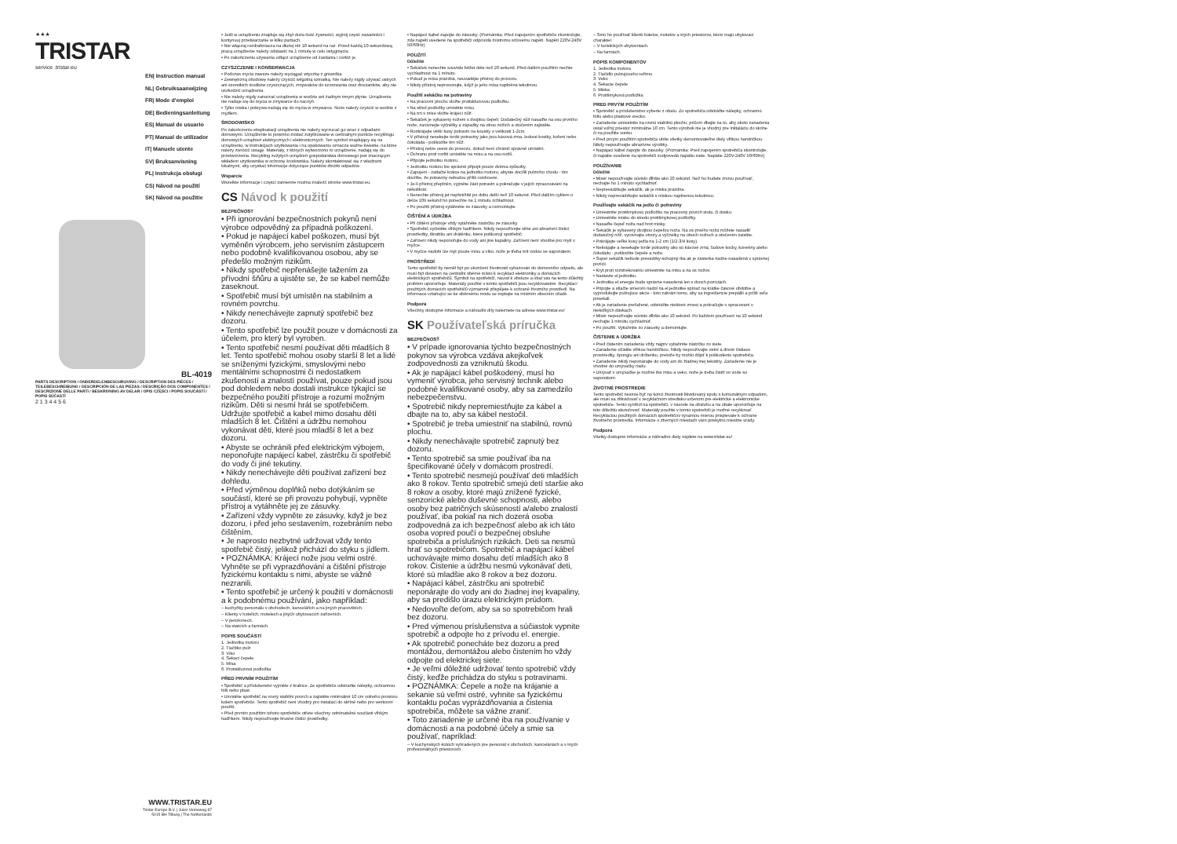★★★
TRISTAR
service .tristar.eu
EN| Instruction manual
NL| Gebruiksaanwijzing
FR| Mode d'emploi
DE| Bedieningsanleitung
ES| Manual de usuario
PT| Manual de utilizador
IT| Manuele utente
SV| Bruksanvisning
PL| Instrukcja obsługi
CS| Návod na použití
SK| Návod na použitie
BL-4019
PARTS DESCRIPTION / ONDERDELENBESCHRIJVING / DESCRIPTION DES PIÈCES / TEILEBESCHREIBUNG / DESCRIPCIÓN DE LAS PIEZAS / DESCRIÇÃO DOS COMPONENTES / DESCRIZIONE DELLE PARTI / BESKRIVNING AV DELAR / OPIS CZĘŚCI / POPIS SOUČÁSTÍ / POPIS SÚČASTÍ
2 1 3 4 4 5 6
WWW.TRISTAR.EU
Tristar Europe B.V. | Jules Verneweg 87
5015 BH Tilburg | The Netherlands
• Jeśli w urządzeniu znajduje się zbyt duża ilość żywności, wyjmij część zawartości i kontynuuj przetwarzanie w kilku partiach.
• Nie włączaj rozdrabniacza na dłużej niż 10 sekund na raz. Przed każdą 10-sekundową pracą urządzenie należy odstawić na 1 minutę w celu ostygnięcia.
• Po zakończeniu używania odłącz urządzenie od zasilania i rozłóż je.
CZYSZCZENIE I KONSERWACJA
• Podczas mycia zawsze należy wyciągać wtyczkę z gniazdka.
• Zewnętrzną obudowę należy czyścić wilgotną szmatką. Nie należy nigdy używać ostrych ani szorstkich środków czyszczących, zmywaków do szorowania oraz drucianków, aby nie uszkodzić urządzenia.
• Nie należy nigdy zanurzać urządzenia w wodzie ani żadnym innym płynie. Urządzenie nie nadaje się do mycia w zmywarce do naczyń.
• Tylko miska i pokrywa nadają się do mycia w zmywarce. Noże należy czyścić w wodzie z mydłem.
ŚRODOWISKO
Po zakończeniu eksploatacji urządzenia nie należy wyrzucać go wraz z odpadami domowymi. Urządzenie to powinno zostać zutylizowane w centralnym punkcie recyklingu domowych urządzeń elektrycznych i elektronicznych. Ten symbol znajdujący się na urządzeniu, w instrukcjach użytkowania i na opakowaniu oznacza ważne kwestie, na które należy zwrócić uwagę. Materiały, z których wytworzono to urządzenie, nadają się do przetworzenia. Recykling zużytych urządzeń gospodarstwa domowego jest znaczącym wkładem użytkownika w ochronę środowiska. Należy skontaktować się z władzami lokalnymi, aby uzyskać informacje dotyczące punktów zbiórki odpadów.
Wsparcie
Wszelkie informacje i części zamienne można znaleźć stronie www.tristar.eu.
CS Návod k použití
BEZPEČNOST
• Při ignorování bezpečnostních pokynů není výrobce odpovědný za případná poškození.
• Pokud je napájecí kabel poškozen, musí být vyměněn výrobcem, jeho servisním zástupcem nebo podobně kvalifikovanou osobou, aby se předešlo možným rizikům.
• Nikdy spotřebič nepřenášejte tažením za přívodní šňůru a ujistěte se, že se kabel nemůže zaseknout.
• Spotřebič musí být umístěn na stabilním a rovném povrchu.
• Nikdy nenechávejte zapnutý spotřebič bez dozoru.
• Tento spotřebič lze použít pouze v domácnosti za účelem, pro který byl vyroben.
• Tento spotřebič nesmí používat děti mladších 8 let. Tento spotřebič mohou osoby starší 8 let a lidé se sníženými fyzickými, smyslovými nebo mentálními schopnostmi či nedostatkem zkušeností a znalostí používat, pouze pokud jsou pod dohledem nebo dostali instrukce týkající se bezpečného použití přístroje a rozumí možným rizikům. Děti si nesmí hrát se spotřebičem. Udržujte spotřebič a kabel mimo dosahu dětí mladších 8 let. Čištění a údržbu nemohou vykonávat děti, které jsou mladší 8 let a bez dozoru.
• Abyste se ochránili před elektrickým výbojem, neponořujte napájecí kabel, zástrčku či spotřebič do vody či jiné tekutiny.
• Nikdy nenechávejte děti používat zařízení bez dohledu.
• Před výměnou doplňků nebo dotýkáním se součástí, které se při provozu pohybují, vypněte přístroj a vytáhněte jej ze zásuvky.
• Zařízení vždy vypněte ze zásuvky, když je bez dozoru, i před jeho sestavením, rozebráním nebo čištěním.
• Je naprosto nezbytné udržovat vždy tento spotřebič čistý, jelikož přichází do styku s jídlem.
• POZNÁMKA: Krájecí nože jsou velmi ostré. Vyhněte se při vyprazdňování a čištění přístroje fyzickému kontaktu s nimi, abyste se vážně nezranili.
• Tento spotřebič je určený k použití v domácnosti a k podobnému používání, jako například:
– kuchyňky personálu v obchodech, kancelářích a na jiných pracovištích.
– Klienty v hotelích, motelech a jiných ubytovacích zařízeních.
– V penzionech.
– Na statcích a farmách.
POPIS SOUČÁSTÍ
1. Jednotka motoru
2. Tlačítko pulz
3. Víko
4. Sekací čepele
5. Mísa
6. Protiskluzová podložka
PŘED PRVNÍM POUŽITÍM
• Spotřebič a příslušenství vyjměte z krabice. Ze spotřebiče odstraňte nálepky, ochrannou fólii nebo plast.
• Umístěte spotřebič na rovný stabilní povrch a zajistěte minimálně 10 cm volného prostoru kolem spotřebiče. Tento spotřebič není vhodný pro instalaci do skříně nebo pro venkovní použití.
• Před prvním použitím tohoto spotřebiče otřete všechny odnímatelné součásti vlhkým hadříkem. Nikdy nepoužívejte brusné čisticí prostředky.
• Napájecí kabel zapojte do zásuvky. (Poznámka: Před zapojením spotřebiče zkontrolujte, zda napětí uvedené na spotřebiči odpovídá místnímu síťovému napětí. Napětí 220V-240V 50/60Hz)
POUŽITÍ
Důležité
• Sekáček nenechte souvisle běžet déle než 20 sekund. Před dalším použitím nechte vychladnout na 1 minutu.
• Pokud je mísa prázdná, neuvádějte přístroj do provozu.
• Nikdy přístroj neprovozujte, když je jeho mísa naplněná tekutinou.
Použití sekáčku na potraviny
• Na pracovní plochu vložte protiskluzovou podložku.
• Na střed podložky umístěte mísu.
• Na trn v míse vložte krájecí nůž.
• Sekáček je vybavený nožem s dvojitou čepelí. Dodatečný nůž nasaďte na osu prvního nože, zarovnejte výčnělky a západky na obou nožích a otočením zajistěte.
• Rozkrájejte větší kusy potravin na kousky o velikosti 1-2cm.
• V přístroji nesekejte tvrdé potraviny jako jsou kávová zrna, ledové kostky, koření nebo čokoláda - poškodíte tím nůž.
• Přístroj nelze uvést do provozu, dokud není chránič správně umístěn.
• Ochranu proti rozlití umístěte na mísu a na osu nožů.
• Připojte jednotku motoru.
• Jednotku motoru lze správně připojit pouze dvěma způsoby.
• Zapojení - zatlačte krátce na jednotku motoru, abyste docílili pulzního chodu - tím docílíte, že potraviny nebudou příliš rozdrcené.
• Je-li přístroj přeplněn, vyjměte část potravin a pokračujte v jejich zpracovávání na několikrát.
• Nenechte přístroj jet nepřetržitě po dobu delší než 10 sekund. Před dalším cyklem o délce 10ti sekund ho ponechte na 1 minutu zchladnout.
• Po použití přístroj vytáhněte ze zásuvky a rozmontujte.
ČIŠTĚNÍ A ÚDRŽBA
• Při čištění přístroje vždy vytáhněte zástrčku ze zásuvky.
• Spotřebič vyčistěte vlhkým hadříkem. Nikdy nepoužívejte silné ani abrazivní čisticí prostředky, škrabku ani drátěnku, které poškozují spotřebič.
• Zařízení nikdy neponořujte do vody ani jiné kapaliny. Zařízení není vhodné pro mytí v myčce.
• V myčce nádobí lze mýt pouze mísu a víko, nože je třeba mít vodou se saponátem.
PROSTŘEDÍ
Tento spotřebič by neměl být po ukončení životnosti vyhazován do domovního odpadu, ale musí být dovezen na centrální sběrné místo k recyklaci elektroniky a domácích elektrických spotřebičů. Symbol na spotřebiči, návod k obsluze a obal vás na tento důležitý problém upozorňuje. Materiály použité v tomto spotřebiči jsou recyklovatelné. Recyklací použitých domácích spotřebičů významně přispějete k ochraně životního prostředí. Na informace vztahující se ke sběrnému místu se zeptejte na místním obecním úřadě.
Podpora
Všechny dostupné informace a náhradní díly naleznete na adrese www.tristar.eu!
SK Používateľská príručka
BEZPEČNOSŤ
• V prípade ignorovania týchto bezpečnostných pokynov sa výrobca vzdáva akejkoľvek zodpovednosti za vzniknutú škodu.
• Ak je napájací kábel poškodený, musí ho vymeniť výrobca, jeho servisný technik alebo podobné kvalifikované osoby, aby sa zamedzilo nebezpečenstvu.
• Spotrebič nikdy nepremiestňujte za kábel a dbajte na to, aby sa kábel nestočil.
• Spotrebič je treba umiestniť na stabilnú, rovnú plochu.
• Nikdy nenechávajte spotrebič zapnutý bez dozoru.
• Tento spotrebič sa smie používať iba na špecifikované účely v domácom prostredí.
• Tento spotrebič nesmejú používať deti mladších ako 8 rokov. Tento spotrebič smejú detí staršie ako 8 rokov a osoby, ktoré majú znížené fyzické, senzorické alebo duševné schopnosti, alebo osoby bez patričných skúseností a/alebo znalostí používať, iba pokiaľ na nich dozerá osoba zodpovedná za ich bezpečnosť alebo ak ich táto osoba vopred poučí o bezpečnej obsluhe spotrebiča a príslušných rizikách. Deti sa nesmú hrať so spotrebičom. Spotrebič a napájací kábel uchovávajte mimo dosahu detí mladších ako 8 rokov. Čistenie a údržbu nesmú vykonávať deti, ktoré sú mladšie ako 8 rokov a bez dozoru.
• Napájací kábel, zástrčku ani spotrebič neponárajte do vody ani do žiadnej inej kvapaliny, aby sa predišlo úrazu elektrickým prúdom.
• Nedovoľte deťom, aby sa so spotrebičom hrali bez dozoru.
• Pred výmenou príslušenstva a súčiastok vypnite spotrebič a odpojte ho z prívodu el. energie.
• Ak spotrebič ponecháte bez dozoru a pred montážou, demontážou alebo čistením ho vždy odpojte od elektrickej siete.
• Je veľmi dôležité udržovať tento spotrebič vždy čistý, keďže prichádza do styku s potravinami.
• POZNÁMKA: Čepele a nože na krájanie a sekanie sú veľmi ostré, vyhnite sa fyzickému kontaktu počas vyprázdňovania a čistenia spotrebiča, môžete sa vážne zraniť.
• Toto zariadenie je určené iba na používanie v domácnosti a na podobné účely a smie sa používať, napríklad:
– V kuchynských kútoch vyhradených pre personál v obchodoch, kanceláriách a v iných profesionálnych priestoroch.
– Smú ho používať klienti hotelov, motelov a iných priestorov, ktoré majú ubytovací charakter.
– V turistických ubytovniach.
– Na farmách.
POPIS KOMPONENTOV
1. Jednotka motora
2. Tlačidlo pulzujúceho režimu
3. Veko
4. Sekacie čepele
5. Miska
6. Protišmyková podložka
PRED PRVÝM POUŽITÍM
• Spotrebič a príslušenstvo vyberte z obalu. Zo spotrebiča odstráňte nálepky, ochrannú fóliu alebo plastové vrecko.
• Zariadenie umiestnite na rovnú stabilnú plochu, pričom dbajte na to, aby okolo zariadenia ostal voľný priestor minimálne 10 cm. Tento výrobok nie je vhodný pre inštaláciu do skrine či na použitie vonku.
• Pred prvým použitím spotrebiča utrite všetky demontovateľné diely vlhkou handričkou. Nikdy nepoužívajte abrazívne výrobky.
• Napájací kábel zapojte do zásuvky. (Poznámka: Pred zapojením spotrebiča skontrolujte, či napätie uvedené na spotrebiči zodpovedá napätiu siete. Napätie 220V-240V 50/60Hz)
POUŽÍVANIE
Dôležité
• Mixér nepoužívajte súvislo dlhšie ako 20 sekúnd. Než ho budete znovu používať, nechajte ho 1 minútu vychladnúť.
• Neprevádzkujte sekáčik, ak je miska prázdna.
• Nikdy neprevádzkujte sekáčik s miskou naplnenou tekutinou.
Používajte sekáčik na jedlo či potraviny
• Umiestnite protišmykovú podložku na pracovný povrch stola, či dosku.
• Umiestnite misku do stredu protišmykovej podložky.
• Nasaďte čepeľ noža nad hrot misky.
• Sekáčik je vybavený dvojitou čepeľou noža. Na os prvého noža môžete nasadiť dodatočný nôž, vyrovnajte otvory a výčnelky na oboch nožoch a otočením zaistite.
• Pokrájajte veľké kusy jedla na 1-2 cm (1/2-3/4 kusy).
• Nekrájajte a nesekajte tvrdé potraviny ako sú kávové zrná, ľadové kocky, koreniny alebo čokoládu - poškodíte čepele a nože.
• Super sekáčik nebude prevádzky-schopný iba ak je zásterka riadne nasadená v správnej pozícii.
• Kryt proti rozstrekovaniu umiestnite na misu a na os nožov.
• Nastavte el.jednotku.
• Jednotka el.energie bude správne nasadená len v dvoch pozíciách.
• Pripojte a stlačte smerom nadol na el.jednotke spínač na krátke časové obdobie a vyprodukujte pulzujúce akcie - toto zabráni tomu, aby sa ingrediencie prepálili a príliš veľa posekali.
• Ak je zariadenie preťažené, odstráňte niektoré zmesi a pokračujte v spracovaní v niekoľkých dávkach.
• Mixér nepoužívajte súvislo dlhšie ako 10 sekúnd. Po každom používaní na 10 sekúnd nechajte 1 minútu vychladnúť.
• Po použití. Vytiahnite zo zásuvky a demontujte.
ČISTENIE A ÚDRŽBA
• Pred čistením zariadenia vždy najprv vytiahnite zástrčku zo siete.
• Zariadenie očistite vlhkou handričkou. Nikdy nepoužívajte ostré a drsné čistiace prostriedky, špongiu ani drôtenku, pretože by mohlo dôjsť k poškodeniu spotrebiča.
• Zariadenie nikdy neponárajte do vody ani do žiadnej inej tekutiny. Zariadenie nie je vhodné do umývačky riadu.
• Umývať v umývačke je možné iba misu a veko, nože je treba čistiť vo vode so saponátom.
ŽIVOTNÉ PROSTREDIE
Tento spotrebič nesmie byť na konci životnosti likvidovaný spolu s komunálnym odpadom, ale musí sa zlikvidovať v recyklačnom stredisku určenom pre elektrické a elektronické spotrebiče. Tento symbol na spotrebiči, v návode na obsluhu a na obale upozorňuje na túto dôležitú skutočnosť. Materiály použité v tomto spotrebiči je možné recyklovať. Recykláciou použitých domácich spotrebičov výraznou mierou prispievate k ochrane životného prostredia. Informácie o zberných miestach vám poskytnú miestne úrady.
Podpora
Všetky dostupné informácie a náhradné diely nájdete na www.tristar.eu!